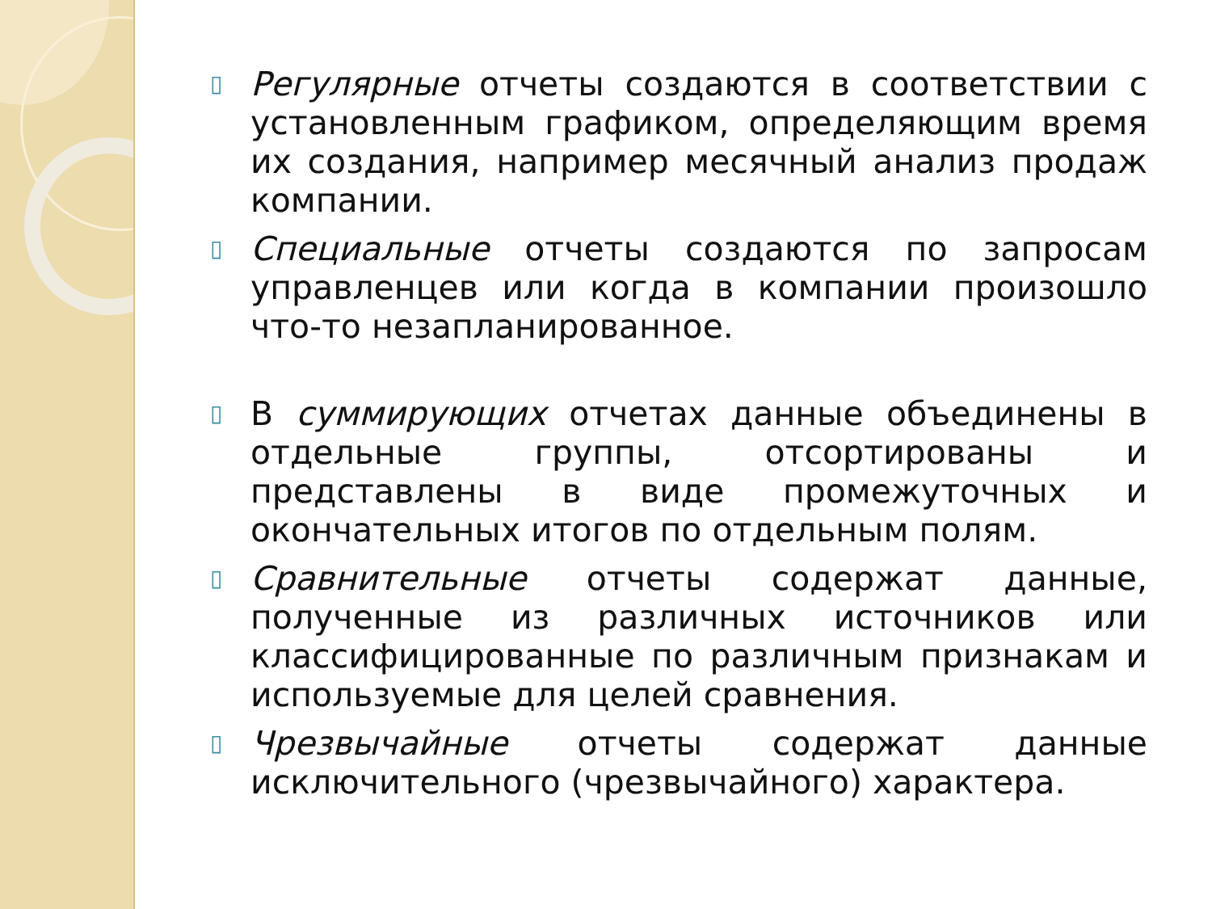▯
Регулярные отчеты создаются в соответствии с установленным графиком, определяющим время их создания, например месячный анализ продаж компании.
▯
Специальные отчеты создаются по запросам управленцев или когда в компании произошло что-то незапланированное.
▯
В суммирующих отчетах данные объединены в отдельные группы, отсортированы и представлены в виде промежуточных и окончательных итогов по отдельным полям.
▯
Сравнительные отчеты содержат данные, полученные из различных источников или классифицированные по различным признакам и используемые для целей сравнения.
▯
Чрезвычайные отчеты содержат данные исключительного (чрезвычайного) характера.